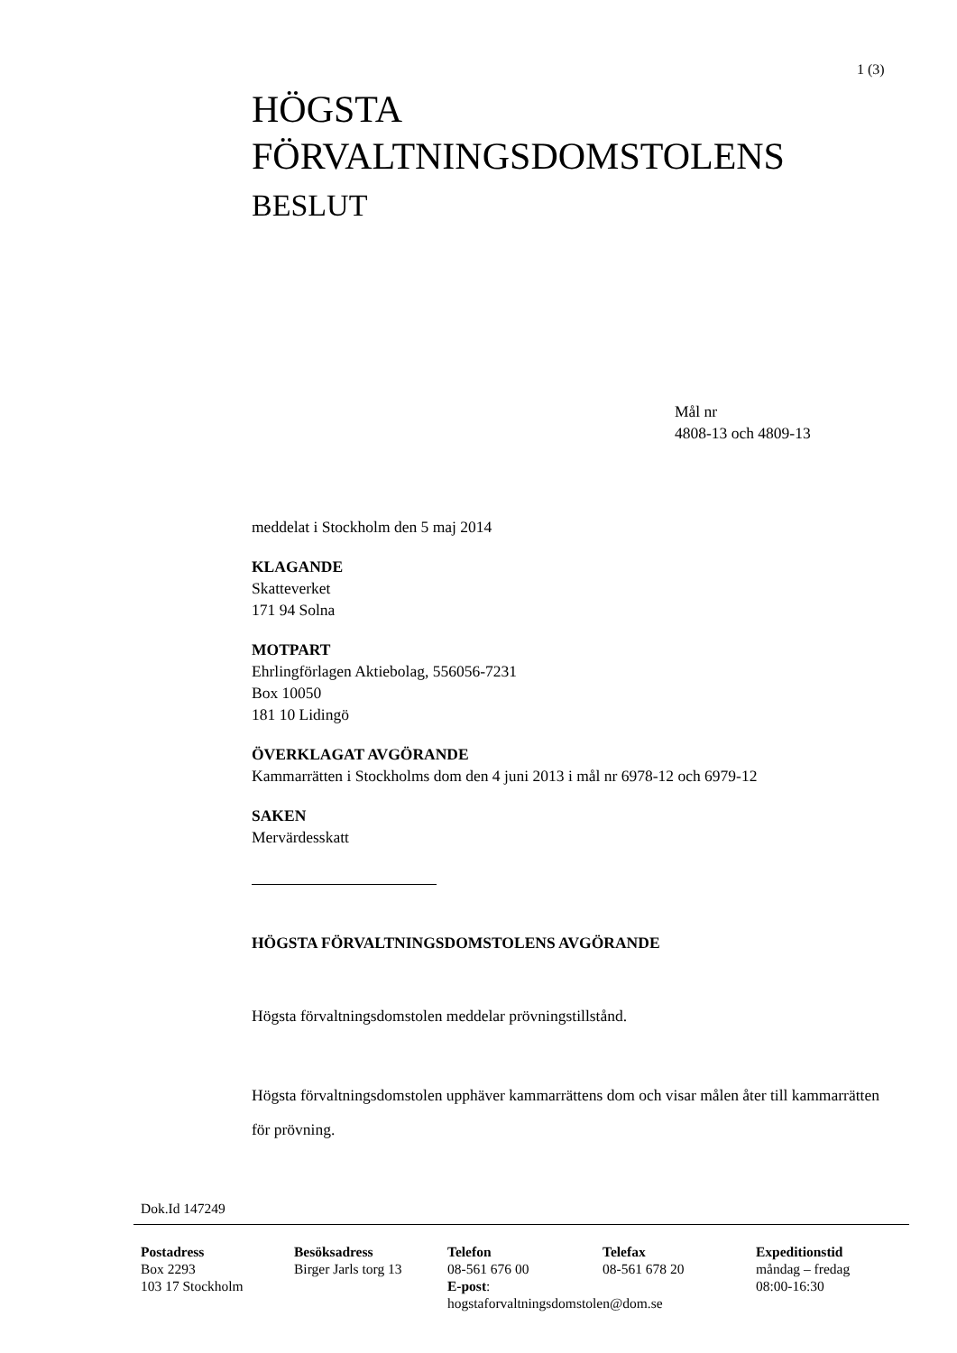1 (3)
HÖGSTA
FÖRVALTNINGSDOMSTOLENS
BESLUT
Mål nr
4808-13 och 4809-13
meddelat i Stockholm den 5 maj 2014
KLAGANDE
Skatteverket
171 94 Solna
MOTPART
Ehrlingförlagen Aktiebolag, 556056-7231
Box 10050
181 10 Lidingö
ÖVERKLAGAT AVGÖRANDE
Kammarrätten i Stockholms dom den 4 juni 2013 i mål nr 6978-12 och 6979-12
SAKEN
Mervärdesskatt
HÖGSTA FÖRVALTNINGSDOMSTOLENS AVGÖRANDE
Högsta förvaltningsdomstolen meddelar prövningstillstånd.
Högsta förvaltningsdomstolen upphäver kammarrättens dom och visar målen åter till kammarrätten för prövning.
Dok.Id 147249
Postadress
Box 2293
103 17 Stockholm
Besöksadress
Birger Jarls torg 13
Telefon
08-561 676 00
E-post:
hogstaforvaltningsdomstolen@dom.se
Telefax
08-561 678 20
Expeditionstid
måndag – fredag
08:00-16:30